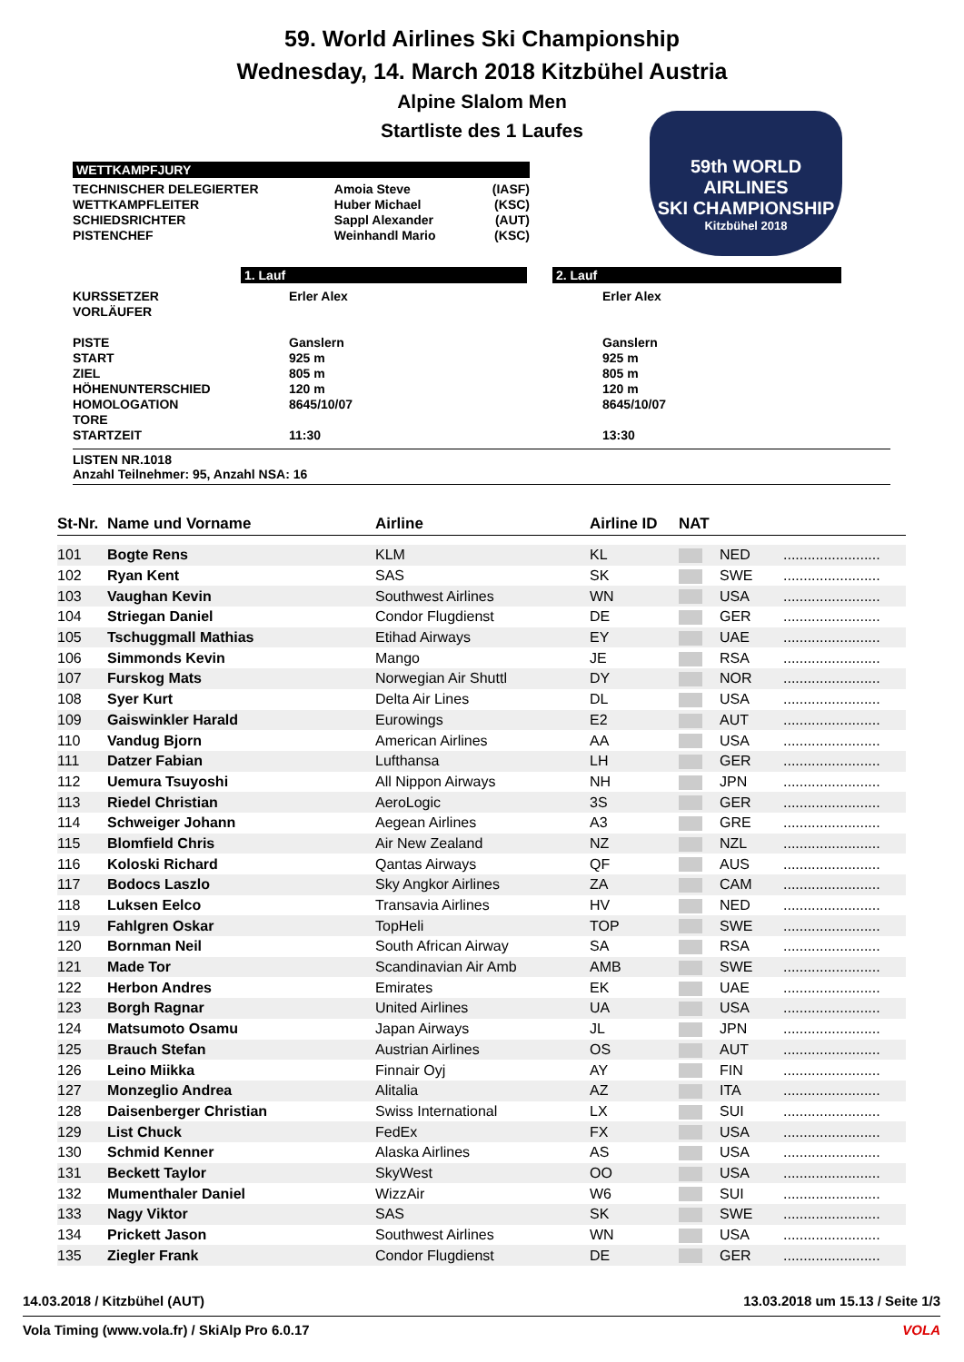59. World Airlines Ski Championship
Wednesday, 14. March 2018 Kitzbühel Austria
Alpine Slalom Men
Startliste des 1 Laufes
59th WORLD AIRLINES
SKI CHAMPIONSHIP
Kitzbühel 2018
WETTKAMPFJURY
| TECHNISCHER DELEGIERTER WETTKAMPFLEITER SCHIEDSRICHTER PISTENCHEF | Amoia Steve Huber Michael Sappl Alexander Weinhandl Mario | (IASF) (KSC) (AUT) (KSC) |
1. Lauf 2. Lauf
| KURSSETZER VORLÄUFER PISTE START ZIEL HÖHENUNTERSCHIED HOMOLOGATION TORE STARTZEIT | Erler Alex Ganslern 925 m 805 m 120 m 8645/10/07 11:30 | Erler Alex Ganslern 925 m 805 m 120 m 8645/10/07 13:30 |
LISTEN NR.1018
Anzahl Teilnehmer: 95, Anzahl NSA: 16
| St-Nr. | Name und Vorname | Airline | Airline ID | NAT | | |
| --- | --- | --- | --- | --- | --- | --- |
| 101 | Bogte Rens | KLM | KL | | NED | ........................ |
| 102 | Ryan Kent | SAS | SK | | SWE | ........................ |
| 103 | Vaughan Kevin | Southwest Airlines | WN | | USA | ........................ |
| 104 | Striegan Daniel | Condor Flugdienst | DE | | GER | ........................ |
| 105 | Tschuggmall Mathias | Etihad Airways | EY | | UAE | ........................ |
| 106 | Simmonds Kevin | Mango | JE | | RSA | ........................ |
| 107 | Furskog Mats | Norwegian Air Shuttl | DY | | NOR | ........................ |
| 108 | Syer Kurt | Delta Air Lines | DL | | USA | ........................ |
| 109 | Gaiswinkler Harald | Eurowings | E2 | | AUT | ........................ |
| 110 | Vandug Bjorn | American Airlines | AA | | USA | ........................ |
| 111 | Datzer Fabian | Lufthansa | LH | | GER | ........................ |
| 112 | Uemura Tsuyoshi | All Nippon Airways | NH | | JPN | ........................ |
| 113 | Riedel Christian | AeroLogic | 3S | | GER | ........................ |
| 114 | Schweiger Johann | Aegean Airlines | A3 | | GRE | ........................ |
| 115 | Blomfield Chris | Air New Zealand | NZ | | NZL | ........................ |
| 116 | Koloski Richard | Qantas Airways | QF | | AUS | ........................ |
| 117 | Bodocs Laszlo | Sky Angkor Airlines | ZA | | CAM | ........................ |
| 118 | Luksen Eelco | Transavia Airlines | HV | | NED | ........................ |
| 119 | Fahlgren Oskar | TopHeli | TOP | | SWE | ........................ |
| 120 | Bornman Neil | South African Airway | SA | | RSA | ........................ |
| 121 | Made Tor | Scandinavian Air Amb | AMB | | SWE | ........................ |
| 122 | Herbon Andres | Emirates | EK | | UAE | ........................ |
| 123 | Borgh Ragnar | United Airlines | UA | | USA | ........................ |
| 124 | Matsumoto Osamu | Japan Airways | JL | | JPN | ........................ |
| 125 | Brauch Stefan | Austrian Airlines | OS | | AUT | ........................ |
| 126 | Leino Miikka | Finnair Oyj | AY | | FIN | ........................ |
| 127 | Monzeglio Andrea | Alitalia | AZ | | ITA | ........................ |
| 128 | Daisenberger Christian | Swiss International | LX | | SUI | ........................ |
| 129 | List Chuck | FedEx | FX | | USA | ........................ |
| 130 | Schmid Kenner | Alaska Airlines | AS | | USA | ........................ |
| 131 | Beckett Taylor | SkyWest | OO | | USA | ........................ |
| 132 | Mumenthaler Daniel | WizzAir | W6 | | SUI | ........................ |
| 133 | Nagy Viktor | SAS | SK | | SWE | ........................ |
| 134 | Prickett Jason | Southwest Airlines | WN | | USA | ........................ |
| 135 | Ziegler Frank | Condor Flugdienst | DE | | GER | ........................ |
14.03.2018 / Kitzbühel (AUT) 13.03.2018 um 15.13 / Seite 1/3
Vola Timing (www.vola.fr) / SkiAlp Pro 6.0.17 VOLA